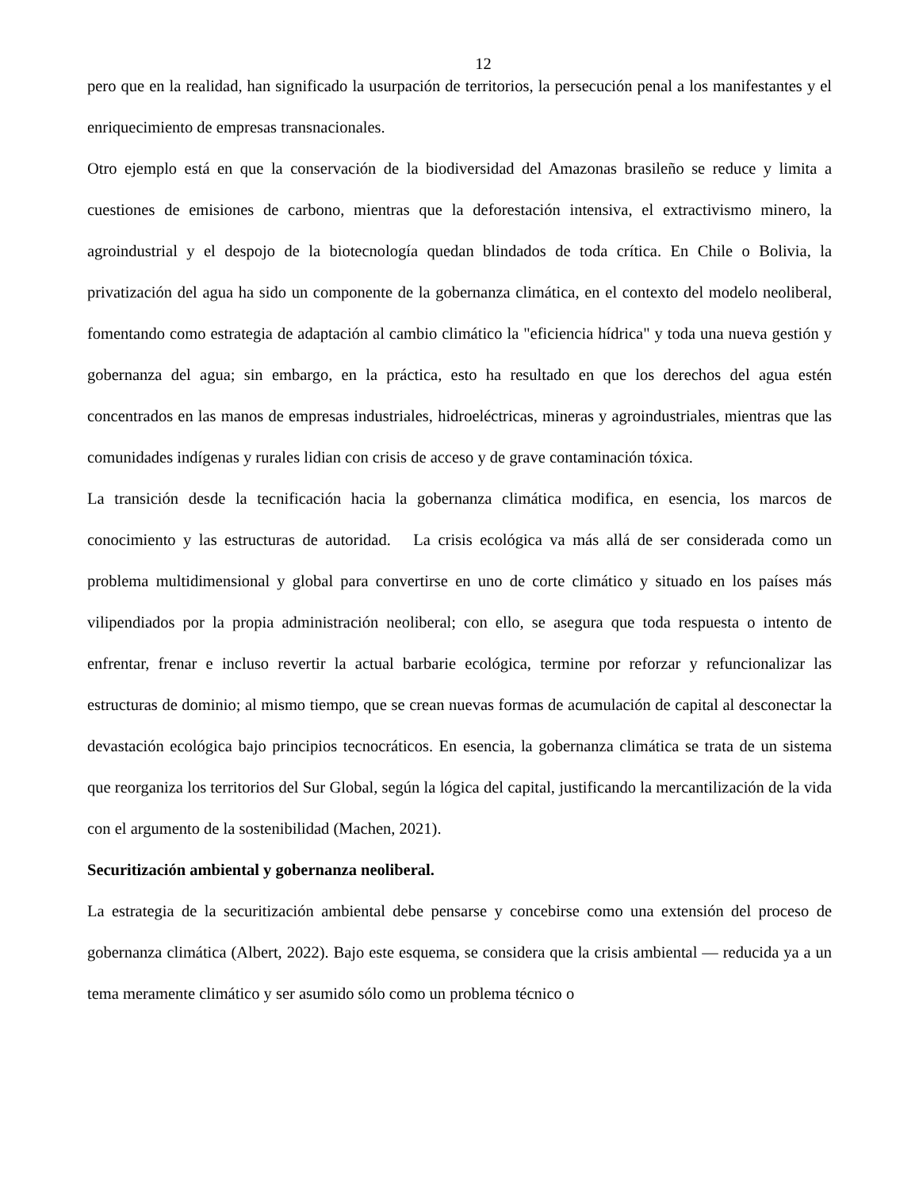12
pero que en la realidad, han significado la usurpación de territorios, la persecución penal a los manifestantes y el enriquecimiento de empresas transnacionales.
Otro ejemplo está en que la conservación de la biodiversidad del Amazonas brasileño se reduce y limita a cuestiones de emisiones de carbono, mientras que la deforestación intensiva, el extractivismo minero, la agroindustrial y el despojo de la biotecnología quedan blindados de toda crítica. En Chile o Bolivia, la privatización del agua ha sido un componente de la gobernanza climática, en el contexto del modelo neoliberal, fomentando como estrategia de adaptación al cambio climático la "eficiencia hídrica" y toda una nueva gestión y gobernanza del agua; sin embargo, en la práctica, esto ha resultado en que los derechos del agua estén concentrados en las manos de empresas industriales, hidroeléctricas, mineras y agroindustriales, mientras que las comunidades indígenas y rurales lidian con crisis de acceso y de grave contaminación tóxica.
La transición desde la tecnificación hacia la gobernanza climática modifica, en esencia, los marcos de conocimiento y las estructuras de autoridad. La crisis ecológica va más allá de ser considerada como un problema multidimensional y global para convertirse en uno de corte climático y situado en los países más vilipendiados por la propia administración neoliberal; con ello, se asegura que toda respuesta o intento de enfrentar, frenar e incluso revertir la actual barbarie ecológica, termine por reforzar y refuncionalizar las estructuras de dominio; al mismo tiempo, que se crean nuevas formas de acumulación de capital al desconectar la devastación ecológica bajo principios tecnocráticos. En esencia, la gobernanza climática se trata de un sistema que reorganiza los territorios del Sur Global, según la lógica del capital, justificando la mercantilización de la vida con el argumento de la sostenibilidad (Machen, 2021).
Securitización ambiental y gobernanza neoliberal.
La estrategia de la securitización ambiental debe pensarse y concebirse como una extensión del proceso de gobernanza climática (Albert, 2022). Bajo este esquema, se considera que la crisis ambiental — reducida ya a un tema meramente climático y ser asumido sólo como un problema técnico o